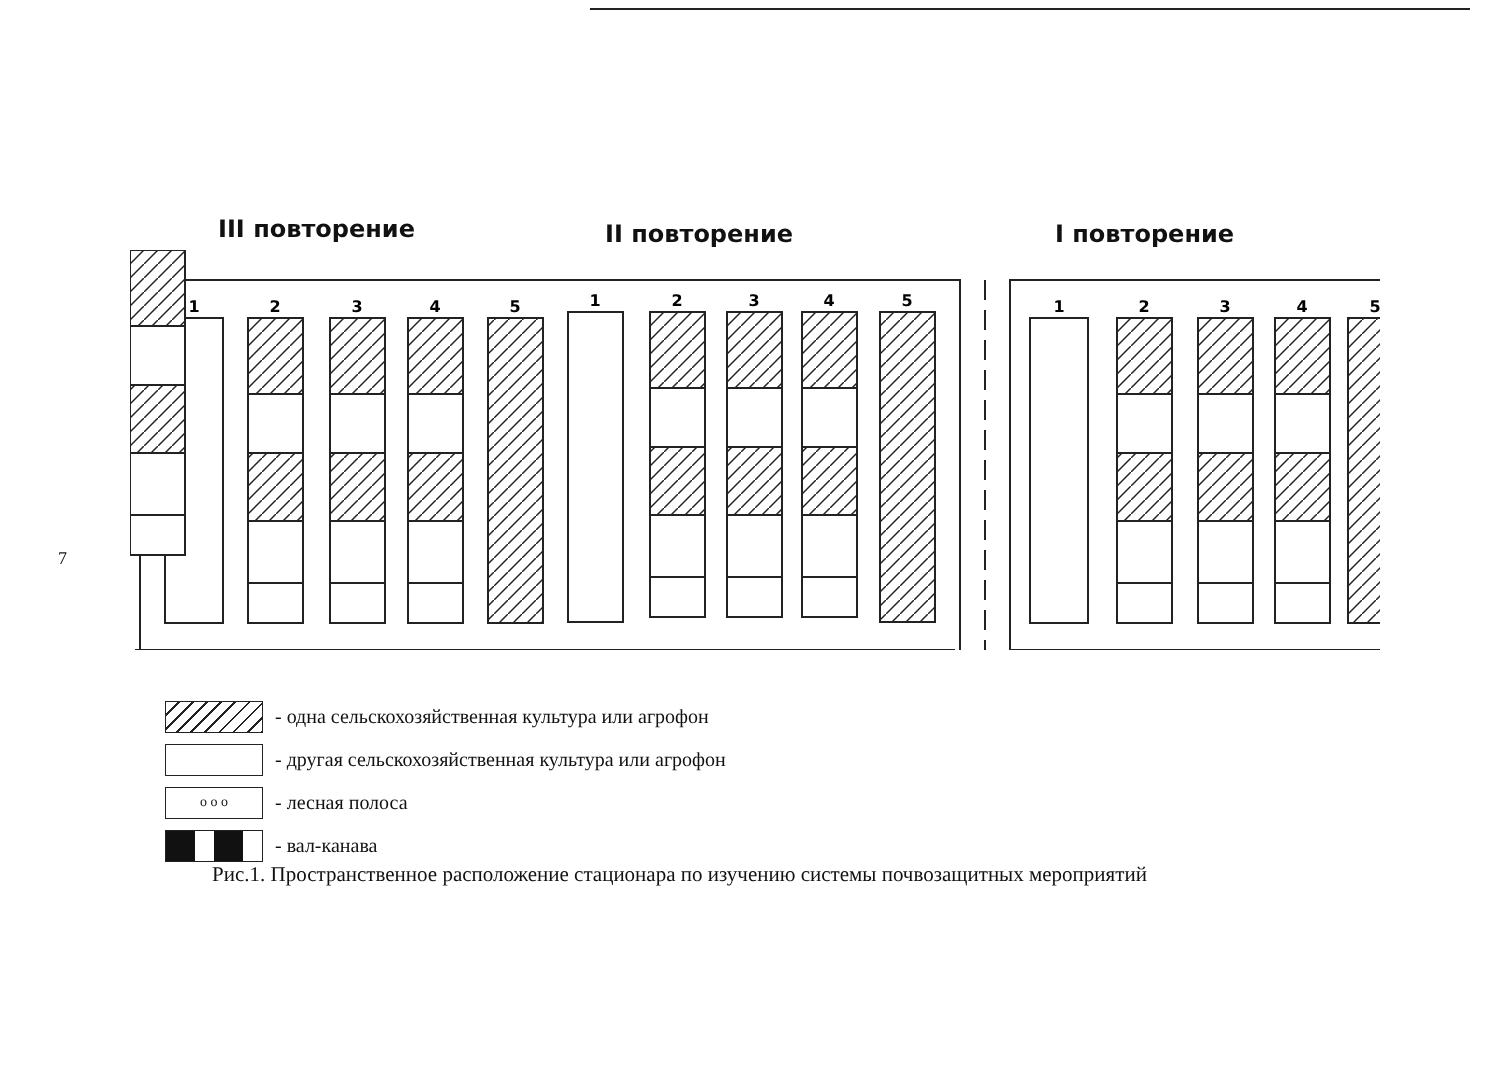7
III повторение II повторение I повторение
1
2
3
4
5
1
2
3
4
5
1
2
3
4
5
- одна сельскохозяйственная культура или агрофон
- другая сельскохозяйственная культура или агрофон
o o o
- лесная полоса
- вал-канава
Рис.1. Пространственное расположение стационара по изучению системы почвозащитных мероприятий